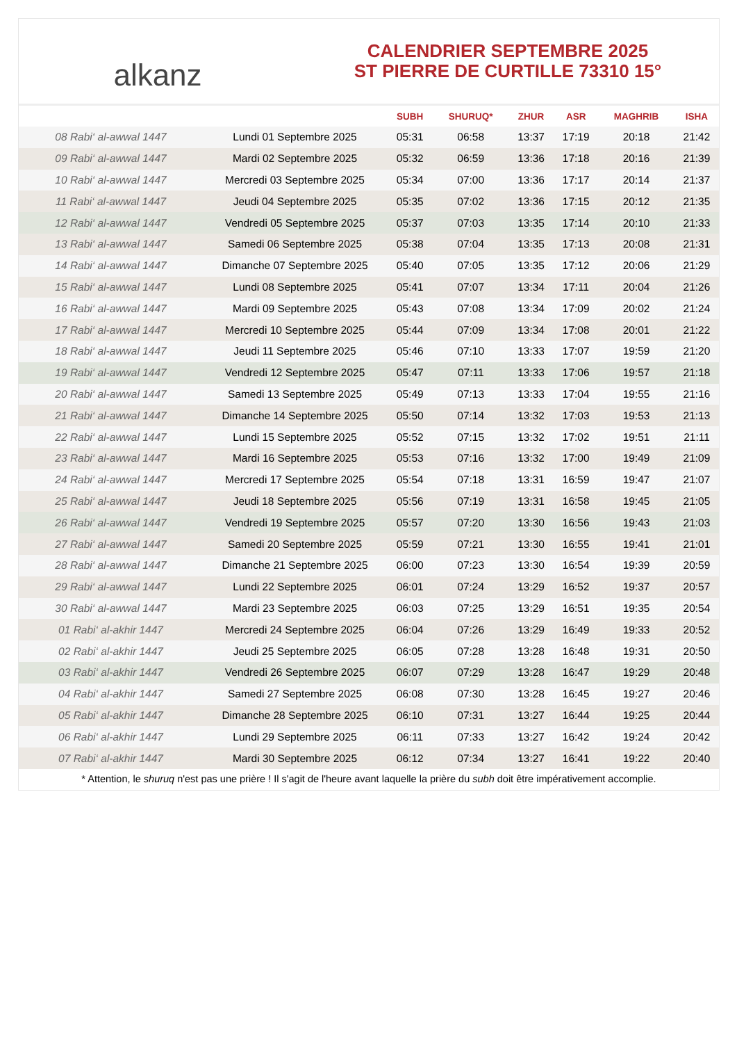alkanz
CALENDRIER SEPTEMBRE 2025
ST PIERRE DE CURTILLE 73310 15°
| | | SUBH | SHURUQ* | ZHUR | ASR | MAGHRIB | ISHA |
| --- | --- | --- | --- | --- | --- | --- | --- |
| 08 Rabi‘ al-awwal 1447 | Lundi 01 Septembre 2025 | 05:31 | 06:58 | 13:37 | 17:19 | 20:18 | 21:42 |
| 09 Rabi‘ al-awwal 1447 | Mardi 02 Septembre 2025 | 05:32 | 06:59 | 13:36 | 17:18 | 20:16 | 21:39 |
| 10 Rabi‘ al-awwal 1447 | Mercredi 03 Septembre 2025 | 05:34 | 07:00 | 13:36 | 17:17 | 20:14 | 21:37 |
| 11 Rabi‘ al-awwal 1447 | Jeudi 04 Septembre 2025 | 05:35 | 07:02 | 13:36 | 17:15 | 20:12 | 21:35 |
| 12 Rabi‘ al-awwal 1447 | Vendredi 05 Septembre 2025 | 05:37 | 07:03 | 13:35 | 17:14 | 20:10 | 21:33 |
| 13 Rabi‘ al-awwal 1447 | Samedi 06 Septembre 2025 | 05:38 | 07:04 | 13:35 | 17:13 | 20:08 | 21:31 |
| 14 Rabi‘ al-awwal 1447 | Dimanche 07 Septembre 2025 | 05:40 | 07:05 | 13:35 | 17:12 | 20:06 | 21:29 |
| 15 Rabi‘ al-awwal 1447 | Lundi 08 Septembre 2025 | 05:41 | 07:07 | 13:34 | 17:11 | 20:04 | 21:26 |
| 16 Rabi‘ al-awwal 1447 | Mardi 09 Septembre 2025 | 05:43 | 07:08 | 13:34 | 17:09 | 20:02 | 21:24 |
| 17 Rabi‘ al-awwal 1447 | Mercredi 10 Septembre 2025 | 05:44 | 07:09 | 13:34 | 17:08 | 20:01 | 21:22 |
| 18 Rabi‘ al-awwal 1447 | Jeudi 11 Septembre 2025 | 05:46 | 07:10 | 13:33 | 17:07 | 19:59 | 21:20 |
| 19 Rabi‘ al-awwal 1447 | Vendredi 12 Septembre 2025 | 05:47 | 07:11 | 13:33 | 17:06 | 19:57 | 21:18 |
| 20 Rabi‘ al-awwal 1447 | Samedi 13 Septembre 2025 | 05:49 | 07:13 | 13:33 | 17:04 | 19:55 | 21:16 |
| 21 Rabi‘ al-awwal 1447 | Dimanche 14 Septembre 2025 | 05:50 | 07:14 | 13:32 | 17:03 | 19:53 | 21:13 |
| 22 Rabi‘ al-awwal 1447 | Lundi 15 Septembre 2025 | 05:52 | 07:15 | 13:32 | 17:02 | 19:51 | 21:11 |
| 23 Rabi‘ al-awwal 1447 | Mardi 16 Septembre 2025 | 05:53 | 07:16 | 13:32 | 17:00 | 19:49 | 21:09 |
| 24 Rabi‘ al-awwal 1447 | Mercredi 17 Septembre 2025 | 05:54 | 07:18 | 13:31 | 16:59 | 19:47 | 21:07 |
| 25 Rabi‘ al-awwal 1447 | Jeudi 18 Septembre 2025 | 05:56 | 07:19 | 13:31 | 16:58 | 19:45 | 21:05 |
| 26 Rabi‘ al-awwal 1447 | Vendredi 19 Septembre 2025 | 05:57 | 07:20 | 13:30 | 16:56 | 19:43 | 21:03 |
| 27 Rabi‘ al-awwal 1447 | Samedi 20 Septembre 2025 | 05:59 | 07:21 | 13:30 | 16:55 | 19:41 | 21:01 |
| 28 Rabi‘ al-awwal 1447 | Dimanche 21 Septembre 2025 | 06:00 | 07:23 | 13:30 | 16:54 | 19:39 | 20:59 |
| 29 Rabi‘ al-awwal 1447 | Lundi 22 Septembre 2025 | 06:01 | 07:24 | 13:29 | 16:52 | 19:37 | 20:57 |
| 30 Rabi‘ al-awwal 1447 | Mardi 23 Septembre 2025 | 06:03 | 07:25 | 13:29 | 16:51 | 19:35 | 20:54 |
| 01 Rabi‘ al-akhir 1447 | Mercredi 24 Septembre 2025 | 06:04 | 07:26 | 13:29 | 16:49 | 19:33 | 20:52 |
| 02 Rabi‘ al-akhir 1447 | Jeudi 25 Septembre 2025 | 06:05 | 07:28 | 13:28 | 16:48 | 19:31 | 20:50 |
| 03 Rabi‘ al-akhir 1447 | Vendredi 26 Septembre 2025 | 06:07 | 07:29 | 13:28 | 16:47 | 19:29 | 20:48 |
| 04 Rabi‘ al-akhir 1447 | Samedi 27 Septembre 2025 | 06:08 | 07:30 | 13:28 | 16:45 | 19:27 | 20:46 |
| 05 Rabi‘ al-akhir 1447 | Dimanche 28 Septembre 2025 | 06:10 | 07:31 | 13:27 | 16:44 | 19:25 | 20:44 |
| 06 Rabi‘ al-akhir 1447 | Lundi 29 Septembre 2025 | 06:11 | 07:33 | 13:27 | 16:42 | 19:24 | 20:42 |
| 07 Rabi‘ al-akhir 1447 | Mardi 30 Septembre 2025 | 06:12 | 07:34 | 13:27 | 16:41 | 19:22 | 20:40 |
* Attention, le shuruq n'est pas une prière ! Il s'agit de l'heure avant laquelle la prière du subh doit être impérativement accomplie.